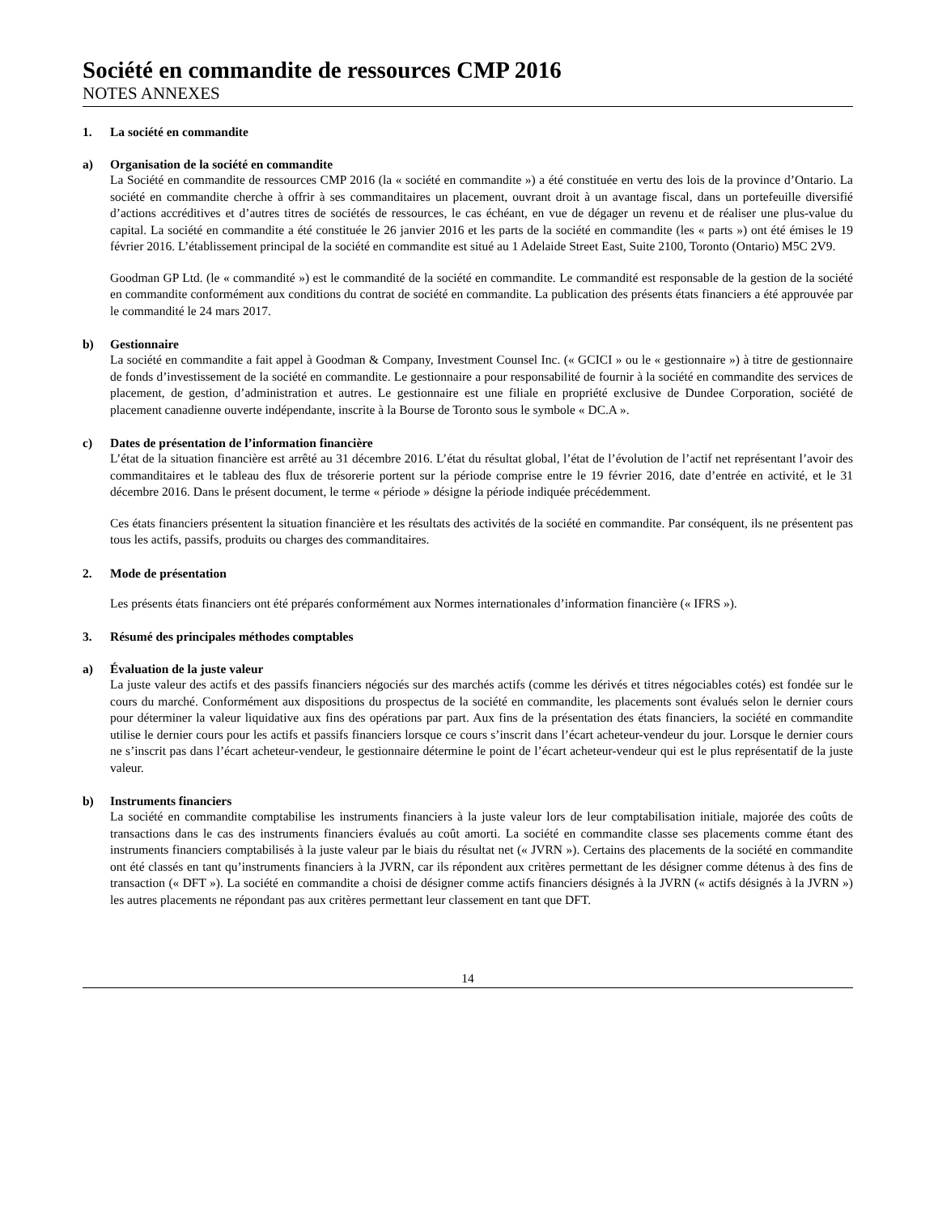Société en commandite de ressources CMP 2016
NOTES ANNEXES
1. La société en commandite
a) Organisation de la société en commandite
La Société en commandite de ressources CMP 2016 (la « société en commandite ») a été constituée en vertu des lois de la province d’Ontario. La société en commandite cherche à offrir à ses commanditaires un placement, ouvrant droit à un avantage fiscal, dans un portefeuille diversifié d’actions accréditives et d’autres titres de sociétés de ressources, le cas échéant, en vue de dégager un revenu et de réaliser une plus-value du capital. La société en commandite a été constituée le 26 janvier 2016 et les parts de la société en commandite (les « parts ») ont été émises le 19 février 2016. L’établissement principal de la société en commandite est situé au 1 Adelaide Street East, Suite 2100, Toronto (Ontario) M5C 2V9.
Goodman GP Ltd. (le « commandité ») est le commandité de la société en commandite. Le commandité est responsable de la gestion de la société en commandite conformément aux conditions du contrat de société en commandite. La publication des présents états financiers a été approuvée par le commandité le 24 mars 2017.
b) Gestionnaire
La société en commandite a fait appel à Goodman & Company, Investment Counsel Inc. (« GCICI » ou le « gestionnaire ») à titre de gestionnaire de fonds d’investissement de la société en commandite. Le gestionnaire a pour responsabilité de fournir à la société en commandite des services de placement, de gestion, d’administration et autres. Le gestionnaire est une filiale en propriété exclusive de Dundee Corporation, société de placement canadienne ouverte indépendante, inscrite à la Bourse de Toronto sous le symbole « DC.A ».
c) Dates de présentation de l’information financière
L’état de la situation financière est arrêté au 31 décembre 2016. L’état du résultat global, l’état de l’évolution de l’actif net représentant l’avoir des commanditaires et le tableau des flux de trésorerie portent sur la période comprise entre le 19 février 2016, date d’entrée en activité, et le 31 décembre 2016. Dans le présent document, le terme « période » désigne la période indiquée précédemment.
Ces états financiers présentent la situation financière et les résultats des activités de la société en commandite. Par conséquent, ils ne présentent pas tous les actifs, passifs, produits ou charges des commanditaires.
2. Mode de présentation
Les présents états financiers ont été préparés conformément aux Normes internationales d’information financière (« IFRS »).
3. Résumé des principales méthodes comptables
a) Évaluation de la juste valeur
La juste valeur des actifs et des passifs financiers négociés sur des marchés actifs (comme les dérivés et titres négociables cotés) est fondée sur le cours du marché. Conformément aux dispositions du prospectus de la société en commandite, les placements sont évalués selon le dernier cours pour déterminer la valeur liquidative aux fins des opérations par part. Aux fins de la présentation des états financiers, la société en commandite utilise le dernier cours pour les actifs et passifs financiers lorsque ce cours s’inscrit dans l’écart acheteur-vendeur du jour. Lorsque le dernier cours ne s’inscrit pas dans l’écart acheteur-vendeur, le gestionnaire détermine le point de l’écart acheteur-vendeur qui est le plus représentatif de la juste valeur.
b) Instruments financiers
La société en commandite comptabilise les instruments financiers à la juste valeur lors de leur comptabilisation initiale, majorée des coûts de transactions dans le cas des instruments financiers évalués au coût amorti. La société en commandite classe ses placements comme étant des instruments financiers comptabilisés à la juste valeur par le biais du résultat net (« JVRN »). Certains des placements de la société en commandite ont été classés en tant qu’instruments financiers à la JVRN, car ils répondent aux critères permettant de les désigner comme détenus à des fins de transaction (« DFT »). La société en commandite a choisi de désigner comme actifs financiers désignés à la JVRN (« actifs désignés à la JVRN ») les autres placements ne répondant pas aux critères permettant leur classement en tant que DFT.
14